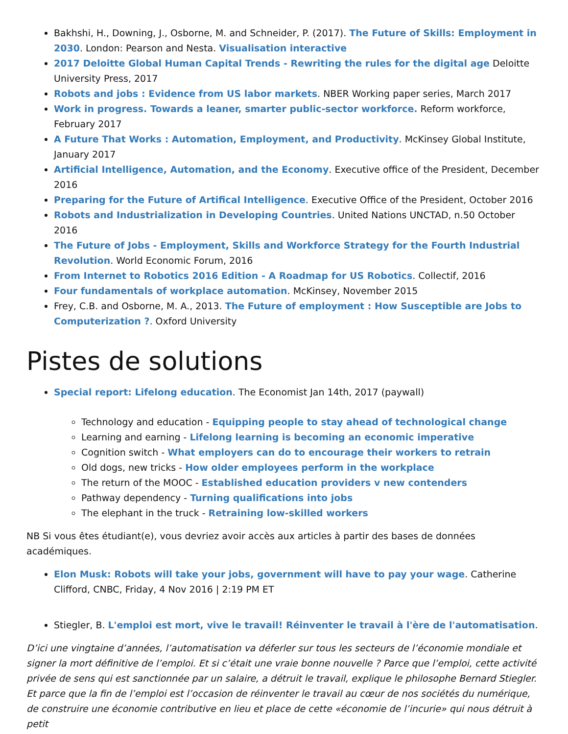Bakhshi, H., Downing, J., Osborne, M. and Schneider, P. (2017). The Future of Skills: Employment in 2030. London: Pearson and Nesta. Visualisation interactive
2017 Deloitte Global Human Capital Trends - Rewriting the rules for the digital age Deloitte University Press, 2017
Robots and jobs : Evidence from US labor markets. NBER Working paper series, March 2017
Work in progress. Towards a leaner, smarter public-sector workforce. Reform workforce, February 2017
A Future That Works : Automation, Employment, and Productivity. McKinsey Global Institute, January 2017
Artificial Intelligence, Automation, and the Economy. Executive office of the President, December 2016
Preparing for the Future of Artifical Intelligence. Executive Office of the President, October 2016
Robots and Industrialization in Developing Countries. United Nations UNCTAD, n.50 October 2016
The Future of Jobs - Employment, Skills and Workforce Strategy for the Fourth Industrial Revolution. World Economic Forum, 2016
From Internet to Robotics 2016 Edition - A Roadmap for US Robotics. Collectif, 2016
Four fundamentals of workplace automation. McKinsey, November 2015
Frey, C.B. and Osborne, M. A., 2013. The Future of employment : How Susceptible are Jobs to Computerization ?. Oxford University
Pistes de solutions
Special report: Lifelong education. The Economist Jan 14th, 2017 (paywall)
Technology and education - Equipping people to stay ahead of technological change
Learning and earning - Lifelong learning is becoming an economic imperative
Cognition switch - What employers can do to encourage their workers to retrain
Old dogs, new tricks - How older employees perform in the workplace
The return of the MOOC - Established education providers v new contenders
Pathway dependency - Turning qualifications into jobs
The elephant in the truck - Retraining low-skilled workers
NB Si vous êtes étudiant(e), vous devriez avoir accès aux articles à partir des bases de données académiques.
Elon Musk: Robots will take your jobs, government will have to pay your wage. Catherine Clifford, CNBC, Friday, 4 Nov 2016 | 2:19 PM ET
Stiegler, B. L'emploi est mort, vive le travail! Réinventer le travail à l'ère de l'automatisation.
D’ici une vingtaine d’années, l’automatisation va déferler sur tous les secteurs de l’économie mondiale et signer la mort définitive de l’emploi. Et si c’était une vraie bonne nouvelle ? Parce que l’emploi, cette activité privée de sens qui est sanctionnée par un salaire, a détruit le travail, explique le philosophe Bernard Stiegler. Et parce que la fin de l’emploi est l’occasion de réinventer le travail au cœur de nos sociétés du numérique, de construire une économie contributive en lieu et place de cette «économie de l’incurie» qui nous détruit à petit